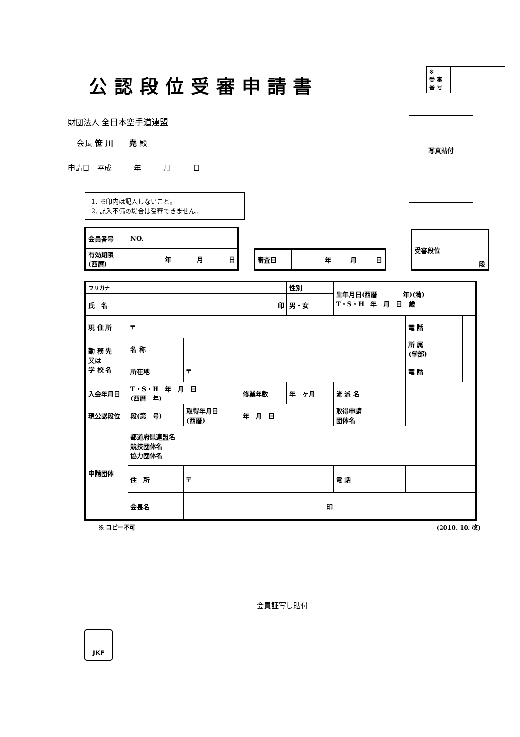公認段位受審申請書
| ※ 受 審 番 号 | |
財団法人 全日本空手道連盟
会長 笹 川　　堯 殿
申請日　平成　　　年　　　月　　　日
1. ※印内は記入しないこと。
2. 記入不備の場合は受審できません。
写真貼付
| 会員番号 | NO. |
| 有効期限 (西暦) | 年 月 日 |
| 審査日 | 年 月 日 |
| 受審段位 | 段 |
| フリガナ | | | | 性別 | 生年月日(西暦 年)(満) T・S・H 年 月 日 歳 | | |
| 氏 名 | 印 | | | 男・女 | | | |
| 現 住 所 | 〒 | | | | | 電 話 | |
| 勤 務 先 又は 学 校 名 | 名 称 | | | | | 所 属 (学部) | |
| | 所在地 | 〒 | | | | 電 話 | |
| 入会年月日 | T・S・H 年 月 日 (西暦 年) | | 修業年数 | 年 ヶ月 | 流 派 名 | | |
| 現公認段位 | 段(第 号) | 取得年月日 (西暦) | 年 月 日 | | 取得申請 団体名 | | |
| 申請団体 | 都道府県連盟名 競技団体名 協力団体名 | | | | | | |
| | 住 所 | 〒 | | | 電 話 | | |
| | 会長名 | 印 | | | | | |
※ コピー不可 (2010. 10. 改)
会員証写し貼付
JKF